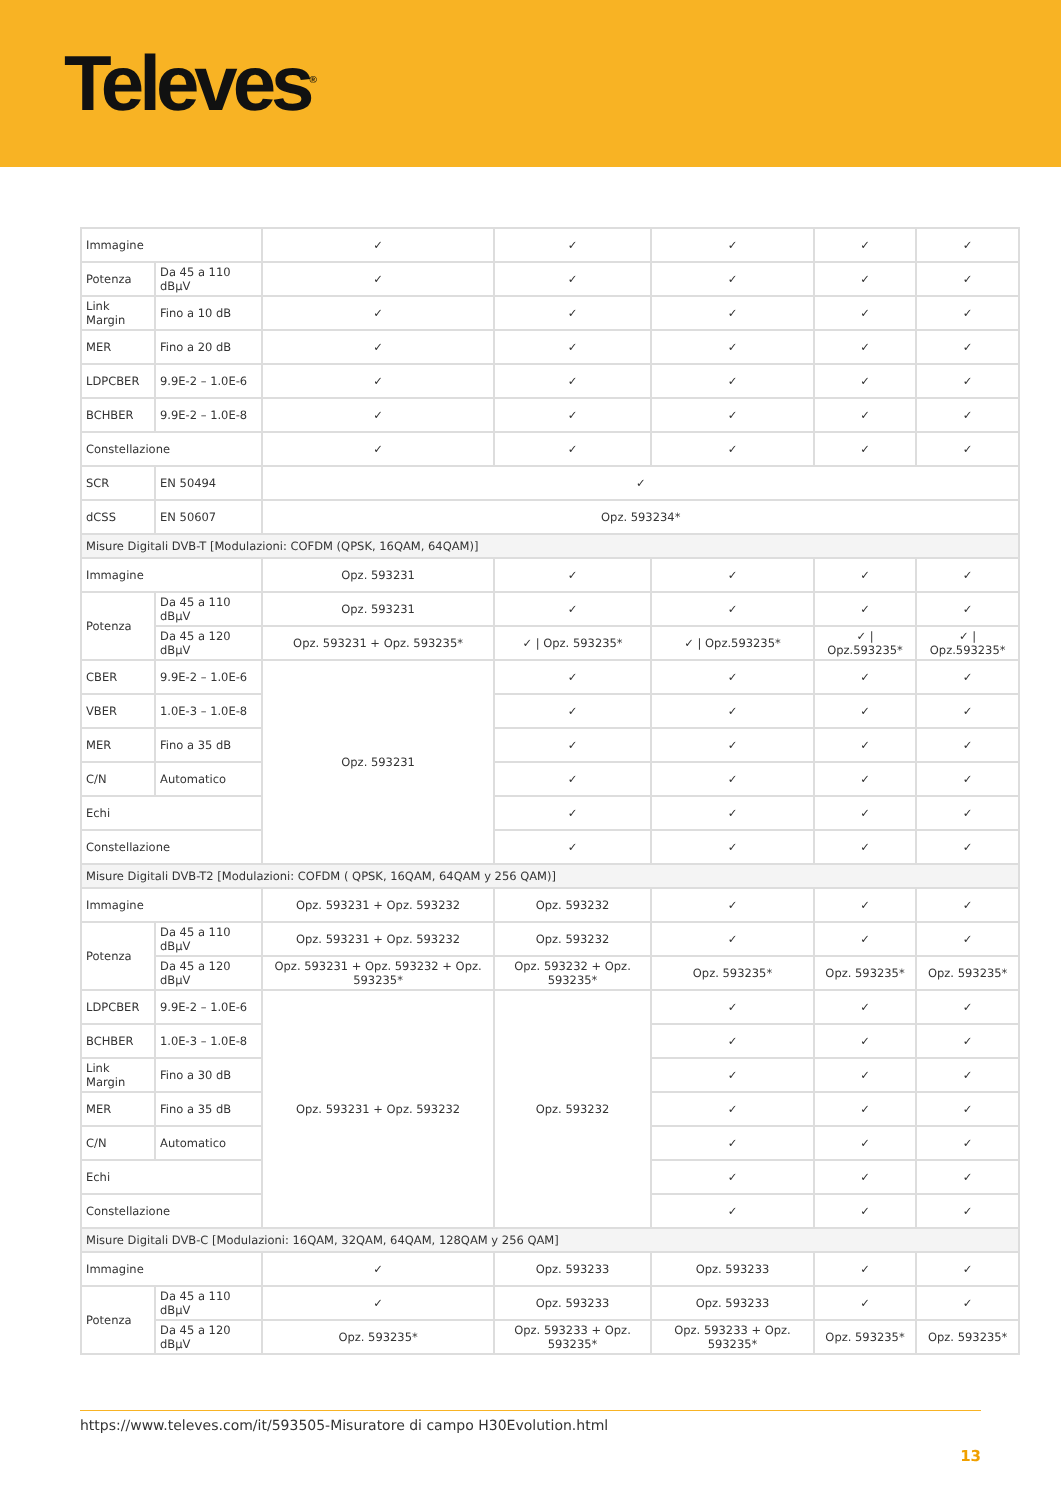Televes<sup>®</sup>
| Immagine | | ✓ | ✓ | ✓ | ✓ | ✓ |
| Potenza | Da 45 a 110 dBµV | ✓ | ✓ | ✓ | ✓ | ✓ |
| Link Margin | Fino a 10 dB | ✓ | ✓ | ✓ | ✓ | ✓ |
| MER | Fino a 20 dB | ✓ | ✓ | ✓ | ✓ | ✓ |
| LDPCBER | 9.9E-2 – 1.0E-6 | ✓ | ✓ | ✓ | ✓ | ✓ |
| BCHBER | 9.9E-2 – 1.0E-8 | ✓ | ✓ | ✓ | ✓ | ✓ |
| Constellazione | | ✓ | ✓ | ✓ | ✓ | ✓ |
| SCR | EN 50494 | ✓ | | | | |
| dCSS | EN 50607 | Opz. 593234* | | | | |
| Misure Digitali DVB-T [Modulazioni: COFDM (QPSK, 16QAM, 64QAM)] | | | | | | |
| Immagine | | Opz. 593231 | ✓ | ✓ | ✓ | ✓ |
| Potenza | Da 45 a 110 dBµV | Opz. 593231 | ✓ | ✓ | ✓ | ✓ |
| | Da 45 a 120 dBµV | Opz. 593231 + Opz. 593235* | ✓ / Opz. 593235* | ✓ / Opz.593235* | ✓ / Opz.593235* | ✓ / Opz.593235* |
| CBER | 9.9E-2 – 1.0E-6 | Opz. 593231 | ✓ | ✓ | ✓ | ✓ |
| VBER | 1.0E-3 – 1.0E-8 | | ✓ | ✓ | ✓ | ✓ |
| MER | Fino a 35 dB | | ✓ | ✓ | ✓ | ✓ |
| C/N | Automatico | | ✓ | ✓ | ✓ | ✓ |
| Echi | | | ✓ | ✓ | ✓ | ✓ |
| Constellazione | | | ✓ | ✓ | ✓ | ✓ |
| Misure Digitali DVB-T2 [Modulazioni: COFDM ( QPSK, 16QAM, 64QAM y 256 QAM)] | | | | | | |
| Immagine | | Opz. 593231 + Opz. 593232 | Opz. 593232 | ✓ | ✓ | ✓ |
| Potenza | Da 45 a 110 dBµV | Opz. 593231 + Opz. 593232 | Opz. 593232 | ✓ | ✓ | ✓ |
| | Da 45 a 120 dBµV | Opz. 593231 + Opz. 593232 + Opz. 593235* | Opz. 593232 + Opz. 593235* | Opz. 593235* | Opz. 593235* | Opz. 593235* |
| LDPCBER | 9.9E-2 – 1.0E-6 | Opz. 593231 + Opz. 593232 | Opz. 593232 | ✓ | ✓ | ✓ |
| BCHBER | 1.0E-3 – 1.0E-8 | | | ✓ | ✓ | ✓ |
| Link Margin | Fino a 30 dB | | | ✓ | ✓ | ✓ |
| MER | Fino a 35 dB | | | ✓ | ✓ | ✓ |
| C/N | Automatico | | | ✓ | ✓ | ✓ |
| Echi | | | | ✓ | ✓ | ✓ |
| Constellazione | | | | ✓ | ✓ | ✓ |
| Misure Digitali DVB-C [Modulazioni: 16QAM, 32QAM, 64QAM, 128QAM y 256 QAM] | | | | | | |
| Immagine | | ✓ | Opz. 593233 | Opz. 593233 | ✓ | ✓ |
| Potenza | Da 45 a 110 dBµV | ✓ | Opz. 593233 | Opz. 593233 | ✓ | ✓ |
| | Da 45 a 120 dBµV | Opz. 593235* | Opz. 593233 + Opz. 593235* | Opz. 593233 + Opz. 593235* | Opz. 593235* | Opz. 593235* |
https://www.televes.com/it/593505-Misuratore di campo H30Evolution.html
13